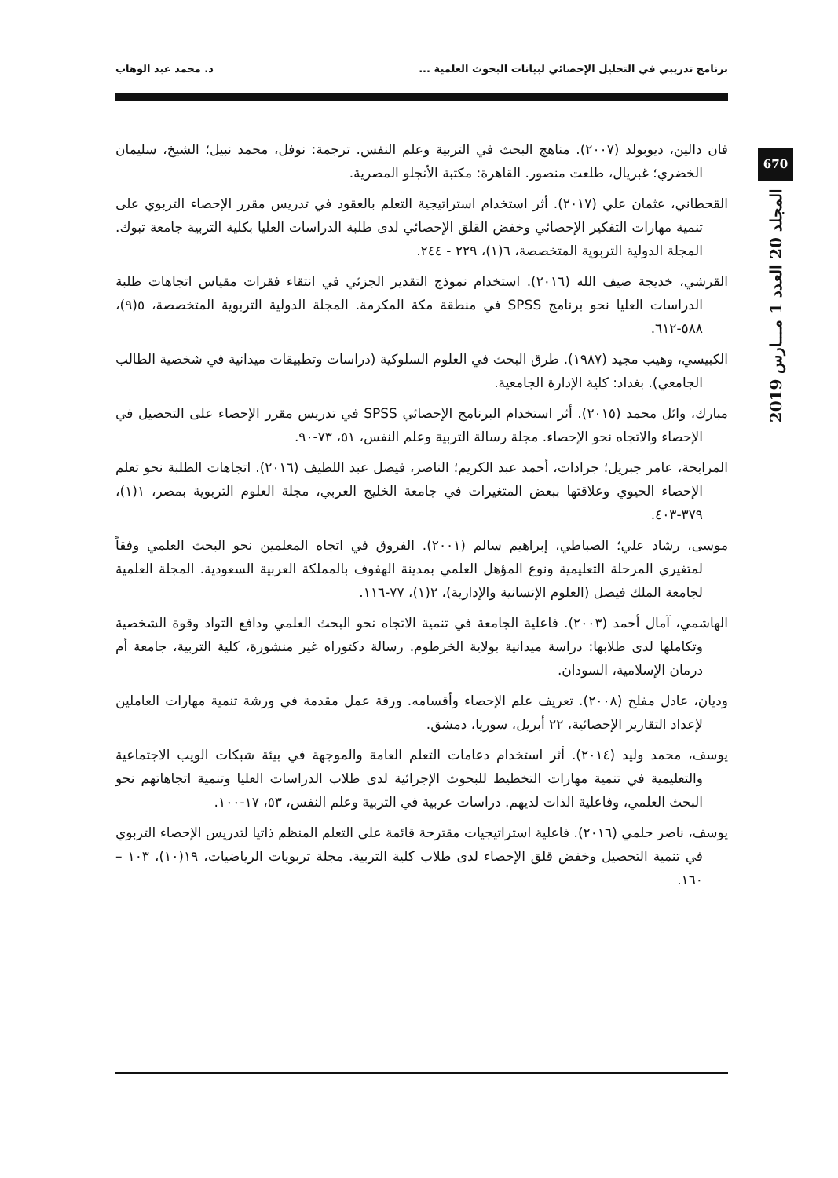برنامج تدريبي في التحليل الإحصائي لبيانات البحوث العلمية ... د. محمد عبد الوهاب
670
المجلد 20 العدد 1 مـــارس 2019
فان دالين، ديوبولد (٢٠٠٧). مناهج البحث في التربية وعلم النفس. ترجمة: نوفل، محمد نبيل؛ الشيخ، سليمان الخضري؛ غبريال، طلعت منصور. القاهرة: مكتبة الأنجلو المصرية.
القحطاني، عثمان علي (٢٠١٧). أثر استخدام استراتيجية التعلم بالعقود في تدريس مقرر الإحصاء التربوي على تنمية مهارات التفكير الإحصائي وخفض القلق الإحصائي لدى طلبة الدراسات العليا بكلية التربية جامعة تبوك. المجلة الدولية التربوية المتخصصة، ٦(١)، ٢٢٩ - ٢٤٤.
القرشي، خديجة ضيف الله (٢٠١٦). استخدام نموذج التقدير الجزئي في انتقاء فقرات مقياس اتجاهات طلبة الدراسات العليا نحو برنامج SPSS في منطقة مكة المكرمة. المجلة الدولية التربوية المتخصصة، ٥(٩)، ٥٨٨-٦١٢.
الكبيسي، وهيب مجيد (١٩٨٧). طرق البحث في العلوم السلوكية (دراسات وتطبيقات ميدانية في شخصية الطالب الجامعي). بغداد: كلية الإدارة الجامعية.
مبارك، وائل محمد (٢٠١٥). أثر استخدام البرنامج الإحصائي SPSS في تدريس مقرر الإحصاء على التحصيل في الإحصاء والاتجاه نحو الإحصاء. مجلة رسالة التربية وعلم النفس، ٥١، ٧٣-٩٠.
المرابحة، عامر جبريل؛ جرادات، أحمد عبد الكريم؛ الناصر، فيصل عبد اللطيف (٢٠١٦). اتجاهات الطلبة نحو تعلم الإحصاء الحيوي وعلاقتها ببعض المتغيرات في جامعة الخليج العربي، مجلة العلوم التربوية بمصر، ١(١)، ٣٧٩-٤٠٣.
موسى، رشاد علي؛ الصباطي، إبراهيم سالم (٢٠٠١). الفروق في اتجاه المعلمين نحو البحث العلمي وفقاً لمتغيري المرحلة التعليمية ونوع المؤهل العلمي بمدينة الهفوف بالمملكة العربية السعودية. المجلة العلمية لجامعة الملك فيصل (العلوم الإنسانية والإدارية)، ٢(١)، ٧٧-١١٦.
الهاشمي، آمال أحمد (٢٠٠٣). فاعلية الجامعة في تنمية الاتجاه نحو البحث العلمي ودافع التواد وقوة الشخصية وتكاملها لدى طلابها: دراسة ميدانية بولاية الخرطوم. رسالة دكتوراه غير منشورة، كلية التربية، جامعة أم درمان الإسلامية، السودان.
وديان، عادل مفلح (٢٠٠٨). تعريف علم الإحصاء وأقسامه. ورقة عمل مقدمة في ورشة تنمية مهارات العاملين لإعداد التقارير الإحصائية، ٢٢ أبريل، سوريا، دمشق.
يوسف، محمد وليد (٢٠١٤). أثر استخدام دعامات التعلم العامة والموجهة في بيئة شبكات الويب الاجتماعية والتعليمية في تنمية مهارات التخطيط للبحوث الإجرائية لدى طلاب الدراسات العليا وتنمية اتجاهاتهم نحو البحث العلمي، وفاعلية الذات لديهم. دراسات عربية في التربية وعلم النفس، ٥٣، ١٧-١٠٠.
يوسف، ناصر حلمي (٢٠١٦). فاعلية استراتيجيات مقترحة قائمة على التعلم المنظم ذاتيا لتدريس الإحصاء التربوي في تنمية التحصيل وخفض قلق الإحصاء لدى طلاب كلية التربية. مجلة تربويات الرياضيات، ١٩(١٠)، ١٠٣ – ١٦٠.